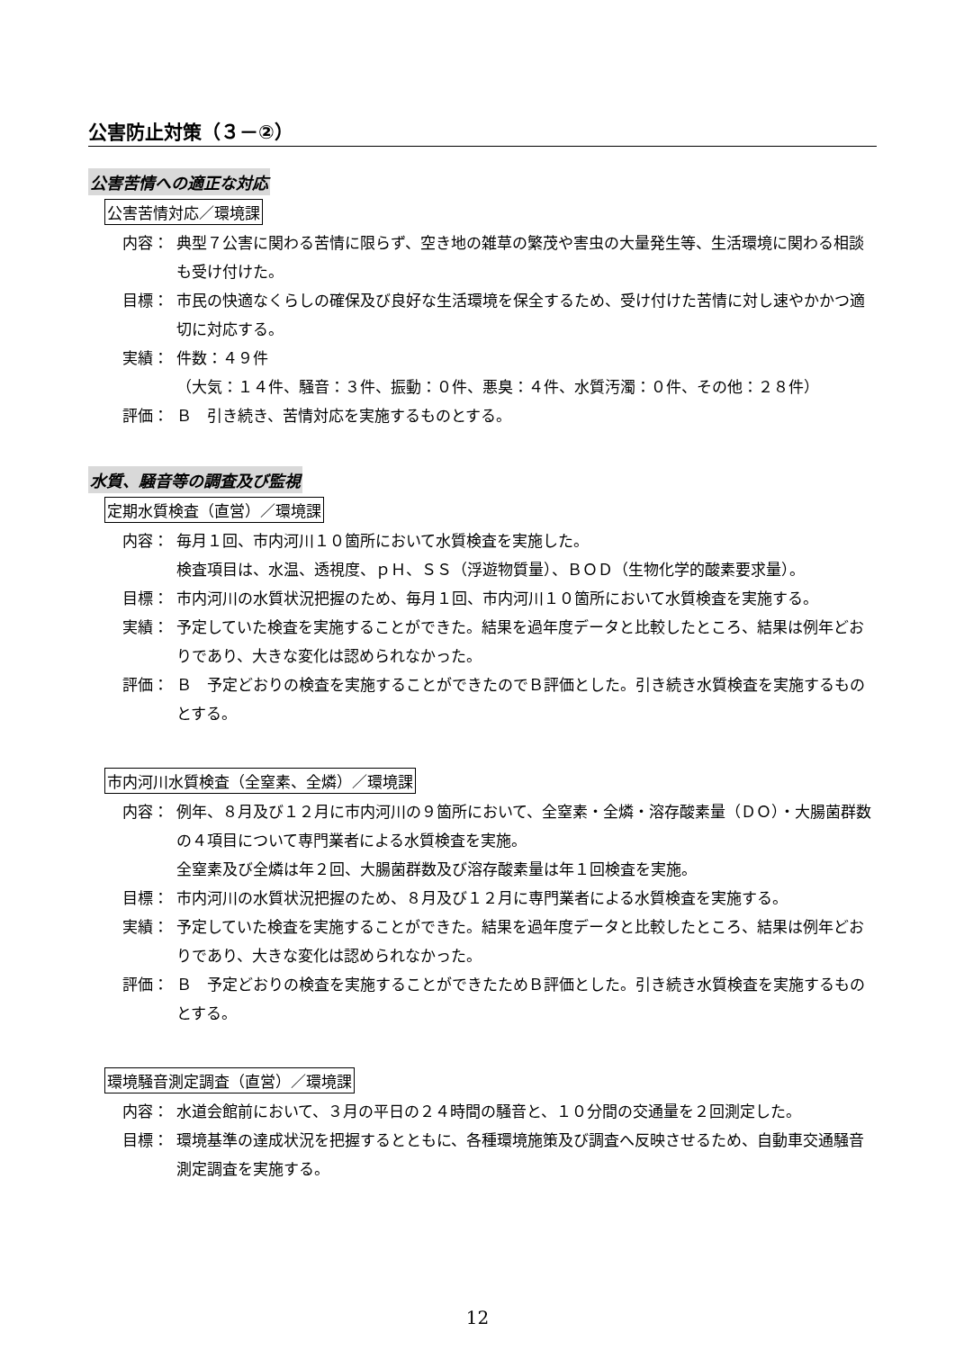公害防止対策（３－②）
公害苦情への適正な対応
公害苦情対応／環境課
内容： 典型７公害に関わる苦情に限らず、空き地の雑草の繁茂や害虫の大量発生等、生活環境に関わる相談も受け付けた。
目標： 市民の快適なくらしの確保及び良好な生活環境を保全するため、受け付けた苦情に対し速やかかつ適切に対応する。
実績： 件数：４９件
（大気：１４件、騒音：３件、振動：０件、悪臭：４件、水質汚濁：０件、その他：２８件）
評価： Ｂ　引き続き、苦情対応を実施するものとする。
水質、騒音等の調査及び監視
定期水質検査（直営）／環境課
内容： 毎月１回、市内河川１０箇所において水質検査を実施した。
検査項目は、水温、透視度、ｐＨ、ＳＳ（浮遊物質量）、ＢＯＤ（生物化学的酸素要求量）。
目標： 市内河川の水質状況把握のため、毎月１回、市内河川１０箇所において水質検査を実施する。
実績： 予定していた検査を実施することができた。結果を過年度データと比較したところ、結果は例年どおりであり、大きな変化は認められなかった。
評価： Ｂ　予定どおりの検査を実施することができたのでＢ評価とした。引き続き水質検査を実施するものとする。
市内河川水質検査（全窒素、全燐）／環境課
内容： 例年、８月及び１２月に市内河川の９箇所において、全窒素・全燐・溶存酸素量（ＤＯ）・大腸菌群数の４項目について専門業者による水質検査を実施。
全窒素及び全燐は年２回、大腸菌群数及び溶存酸素量は年１回検査を実施。
目標： 市内河川の水質状況把握のため、８月及び１２月に専門業者による水質検査を実施する。
実績： 予定していた検査を実施することができた。結果を過年度データと比較したところ、結果は例年どおりであり、大きな変化は認められなかった。
評価： Ｂ　予定どおりの検査を実施することができたためＢ評価とした。引き続き水質検査を実施するものとする。
環境騒音測定調査（直営）／環境課
内容： 水道会館前において、３月の平日の２４時間の騒音と、１０分間の交通量を２回測定した。
目標： 環境基準の達成状況を把握するとともに、各種環境施策及び調査へ反映させるため、自動車交通騒音測定調査を実施する。
12